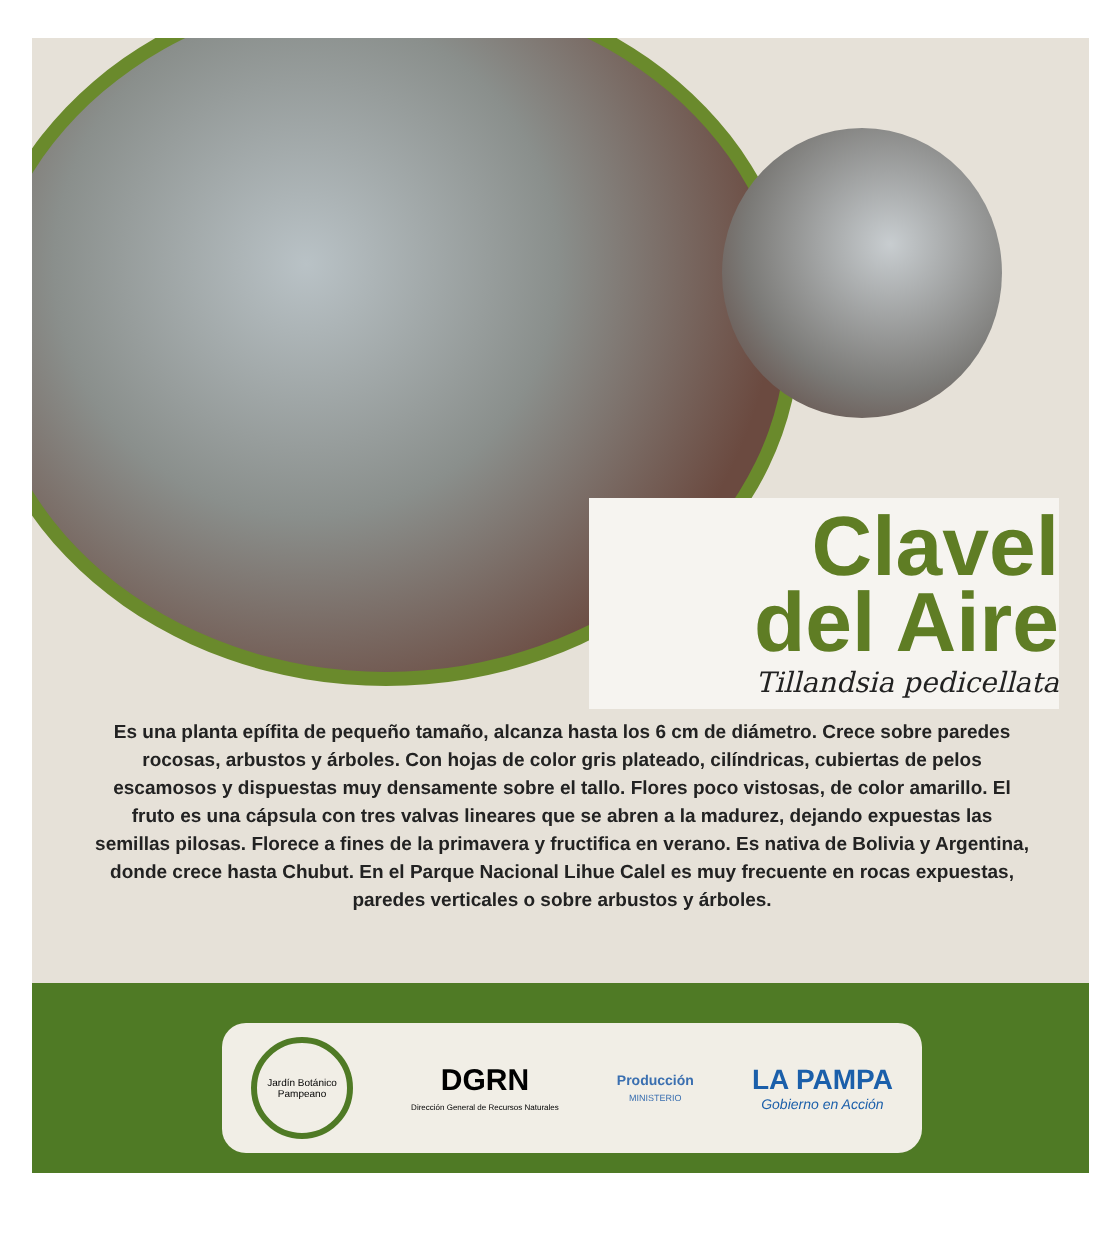Clavel
del Aire
Tillandsia pedicellata
Es una planta epífita de pequeño tamaño, alcanza hasta los 6 cm de diámetro. Crece sobre paredes rocosas, arbustos y árboles. Con hojas de color gris plateado, cilíndricas, cubiertas de pelos escamosos y dispuestas muy densamente sobre el tallo. Flores poco vistosas, de color amarillo. El fruto es una cápsula con tres valvas lineares que se abren a la madurez, dejando expuestas las semillas pilosas. Florece a fines de la primavera y fructifica en verano. Es nativa de Bolivia y Argentina, donde crece hasta Chubut. En el Parque Nacional Lihue Calel es muy frecuente en rocas expuestas, paredes verticales o sobre arbustos y árboles.
Jardín Botánico Pampeano
DGRN
Dirección General de Recursos Naturales
Producción
MINISTERIO
LA PAMPA
Gobierno en Acción